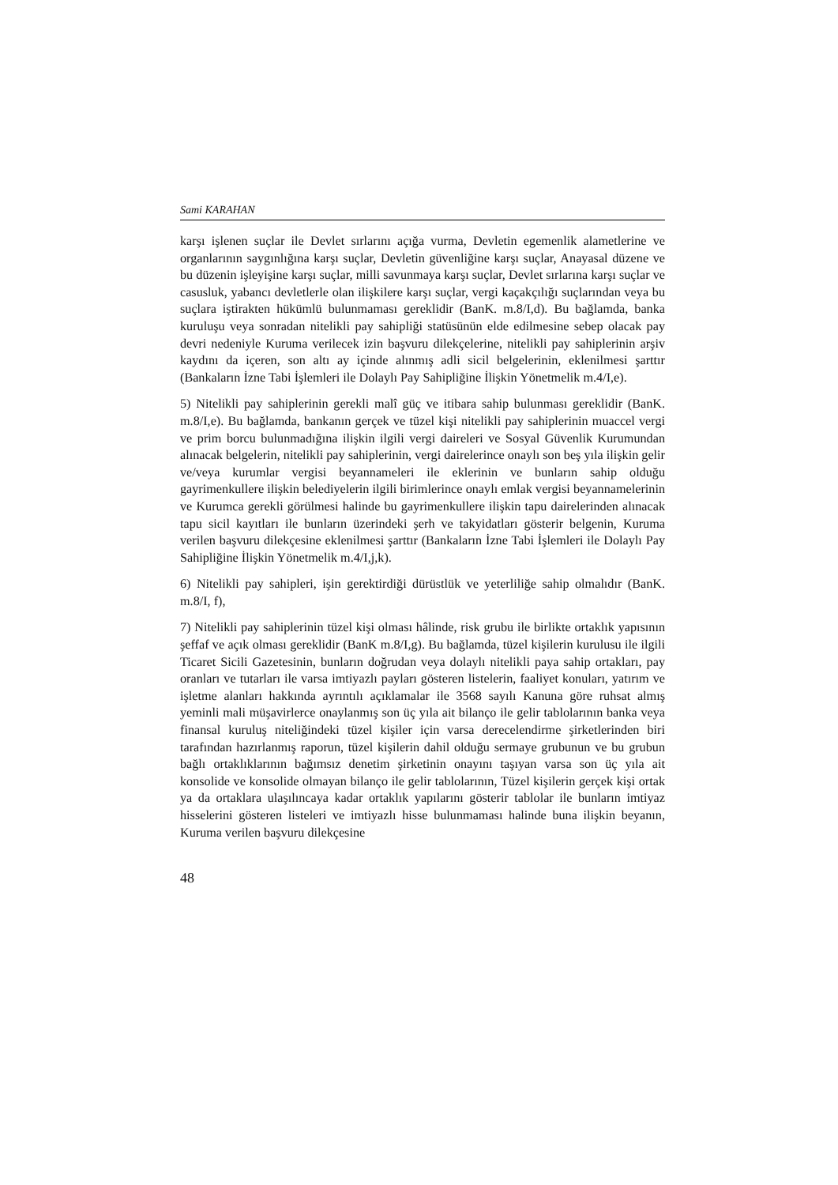Sami KARAHAN
karşı işlenen suçlar ile Devlet sırlarını açığa vurma, Devletin egemenlik alametlerine ve organlarının saygınlığına karşı suçlar, Devletin güvenliğine karşı suçlar, Anayasal düzene ve bu düzenin işleyişine karşı suçlar, milli savunmaya karşı suçlar, Devlet sırlarına karşı suçlar ve casusluk, yabancı devletlerle olan ilişkilere karşı suçlar, vergi kaçakçılığı suçlarından veya bu suçlara iştirakten hükümlü bulunmaması gereklidir (BanK. m.8/I,d). Bu bağlamda, banka kuruluşu veya sonradan nitelikli pay sahipliği statüsünün elde edilmesine sebep olacak pay devri nedeniyle Kuruma verilecek izin başvuru dilekçelerine, nitelikli pay sahiplerinin arşiv kaydını da içeren, son altı ay içinde alınmış adli sicil belgelerinin, eklenilmesi şarttır (Bankaların İzne Tabi İşlemleri ile Dolaylı Pay Sahipliğine İlişkin Yönetmelik m.4/I,e).
5) Nitelikli pay sahiplerinin gerekli malî güç ve itibara sahip bulunması gereklidir (BanK. m.8/I,e). Bu bağlamda, bankanın gerçek ve tüzel kişi nitelikli pay sahiplerinin muaccel vergi ve prim borcu bulunmadığına ilişkin ilgili vergi daireleri ve Sosyal Güvenlik Kurumundan alınacak belgelerin, nitelikli pay sahiplerinin, vergi dairelerince onaylı son beş yıla ilişkin gelir ve/veya kurumlar vergisi beyannameleri ile eklerinin ve bunların sahip olduğu gayrimenkullere ilişkin belediyelerin ilgili birimlerince onaylı emlak vergisi beyannamelerinin ve Kurumca gerekli görülmesi halinde bu gayrimenkullere ilişkin tapu dairelerinden alınacak tapu sicil kayıtları ile bunların üzerindeki şerh ve takyidatları gösterir belgenin, Kuruma verilen başvuru dilekçesine eklenilmesi şarttır (Bankaların İzne Tabi İşlemleri ile Dolaylı Pay Sahipliğine İlişkin Yönetmelik m.4/I,j,k).
6) Nitelikli pay sahipleri, işin gerektirdiği dürüstlük ve yeterliliğe sahip olmalıdır (BanK. m.8/I, f),
7) Nitelikli pay sahiplerinin tüzel kişi olması hâlinde, risk grubu ile birlikte ortaklık yapısının şeffaf ve açık olması gereklidir (BanK m.8/I,g). Bu bağlamda, tüzel kişilerin kurulusu ile ilgili Ticaret Sicili Gazetesinin, bunların doğrudan veya dolaylı nitelikli paya sahip ortakları, pay oranları ve tutarları ile varsa imtiyazlı payları gösteren listelerin, faaliyet konuları, yatırım ve işletme alanları hakkında ayrıntılı açıklamalar ile 3568 sayılı Kanuna göre ruhsat almış yeminli mali müşavirlerce onaylanmış son üç yıla ait bilanço ile gelir tablolarının banka veya finansal kuruluş niteliğindeki tüzel kişiler için varsa derecelendirme şirketlerinden biri tarafından hazırlanmış raporun, tüzel kişilerin dahil olduğu sermaye grubunun ve bu grubun bağlı ortaklıklarının bağımsız denetim şirketinin onayını taşıyan varsa son üç yıla ait konsolide ve konsolide olmayan bilanço ile gelir tablolarının, Tüzel kişilerin gerçek kişi ortak ya da ortaklara ulaşılıncaya kadar ortaklık yapılarını gösterir tablolar ile bunların imtiyaz hisselerini gösteren listeleri ve imtiyazlı hisse bulunmaması halinde buna ilişkin beyanın, Kuruma verilen başvuru dilekçesine
48